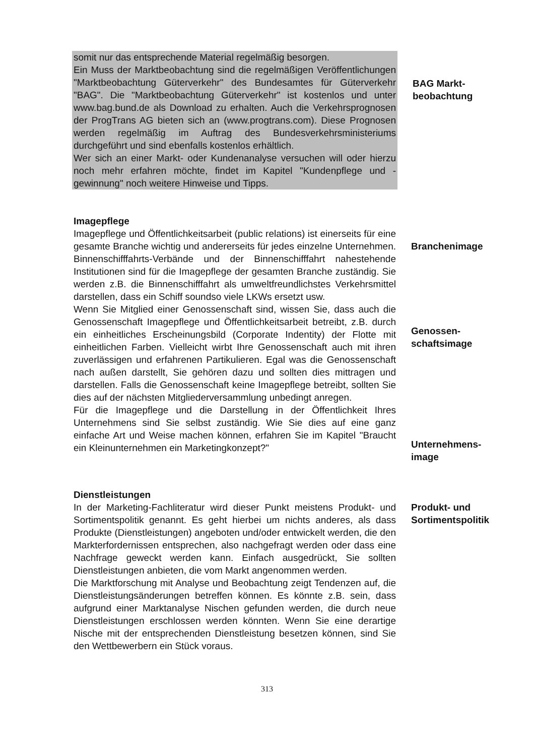somit nur das entsprechende Material regelmäßig besorgen.
Ein Muss der Marktbeobachtung sind die regelmäßigen Veröffentlichungen "Marktbeobachtung Güterverkehr" des Bundesamtes für Güterverkehr "BAG". Die "Marktbeobachtung Güterverkehr" ist kostenlos und unter www.bag.bund.de als Download zu erhalten. Auch die Verkehrsprognosen der ProgTrans AG bieten sich an (www.progtrans.com). Diese Prognosen werden regelmäßig im Auftrag des Bundesverkehrsministeriums durchgeführt und sind ebenfalls kostenlos erhältlich.
Wer sich an einer Markt- oder Kundenanalyse versuchen will oder hierzu noch mehr erfahren möchte, findet im Kapitel "Kundenpflege und -gewinnung" noch weitere Hinweise und Tipps.
BAG Markt-
beobachtung
Imagepflege
Imagepflege und Öffentlichkeitsarbeit (public relations) ist einerseits für eine gesamte Branche wichtig und andererseits für jedes einzelne Unternehmen. Binnenschifffahrts-Verbände und der Binnenschifffahrt nahestehende Institutionen sind für die Imagepflege der gesamten Branche zuständig. Sie werden z.B. die Binnenschifffahrt als umweltfreundlichstes Verkehrsmittel darstellen, dass ein Schiff soundso viele LKWs ersetzt usw.
Wenn Sie Mitglied einer Genossenschaft sind, wissen Sie, dass auch die Genossenschaft Imagepflege und Öffentlichkeitsarbeit betreibt, z.B. durch ein einheitliches Erscheinungsbild (Corporate Indentity) der Flotte mit einheitlichen Farben. Vielleicht wirbt Ihre Genossenschaft auch mit ihren zuverlässigen und erfahrenen Partikulieren. Egal was die Genossenschaft nach außen darstellt, Sie gehören dazu und sollten dies mittragen und darstellen. Falls die Genossenschaft keine Imagepflege betreibt, sollten Sie dies auf der nächsten Mitgliederversammlung unbedingt anregen.
Für die Imagepflege und die Darstellung in der Öffentlichkeit Ihres Unternehmens sind Sie selbst zuständig. Wie Sie dies auf eine ganz einfache Art und Weise machen können, erfahren Sie im Kapitel "Braucht ein Kleinunternehmen ein Marketingkonzept?"
Branchenimage
Genossen-
schaftsimage
Unternehmens-
image
Dienstleistungen
In der Marketing-Fachliteratur wird dieser Punkt meistens Produkt- und Sortimentspolitik genannt. Es geht hierbei um nichts anderes, als dass Produkte (Dienstleistungen) angeboten und/oder entwickelt werden, die den Markterfordernissen entsprechen, also nachgefragt werden oder dass eine Nachfrage geweckt werden kann. Einfach ausgedrückt, Sie sollten Dienstleistungen anbieten, die vom Markt angenommen werden.
Die Marktforschung mit Analyse und Beobachtung zeigt Tendenzen auf, die Dienstleistungsänderungen betreffen können. Es könnte z.B. sein, dass aufgrund einer Marktanalyse Nischen gefunden werden, die durch neue Dienstleistungen erschlossen werden könnten. Wenn Sie eine derartige Nische mit der entsprechenden Dienstleistung besetzen können, sind Sie den Wettbewerbern ein Stück voraus.
Produkt- und
Sortimentspolitik
313